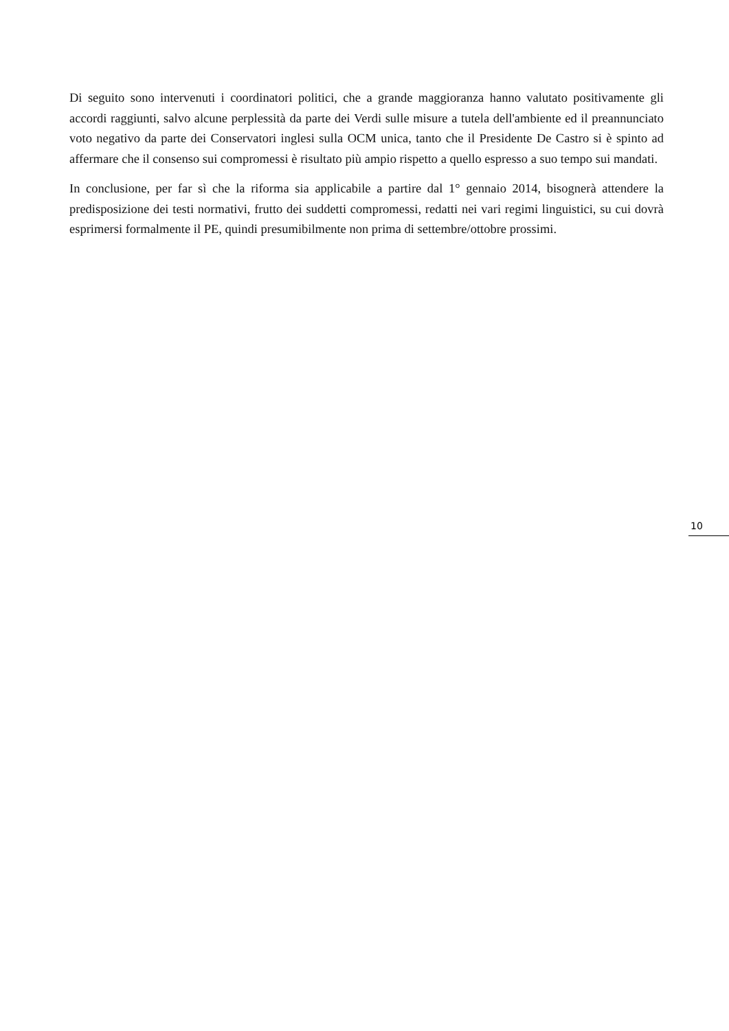Di seguito sono intervenuti i coordinatori politici, che a grande maggioranza hanno valutato positivamente gli accordi raggiunti, salvo alcune perplessità da parte dei Verdi sulle misure a tutela dell'ambiente ed il preannunciato voto negativo da parte dei Conservatori inglesi sulla OCM unica, tanto che il Presidente De Castro si è spinto ad affermare che il consenso sui compromessi è risultato più ampio rispetto a quello espresso a suo tempo sui mandati.
In conclusione, per far sì che la riforma sia applicabile a partire dal 1° gennaio 2014, bisognerà attendere la predisposizione dei testi normativi, frutto dei suddetti compromessi, redatti nei vari regimi linguistici, su cui dovrà esprimersi formalmente il PE, quindi presumibilmente non prima di settembre/ottobre prossimi.
10